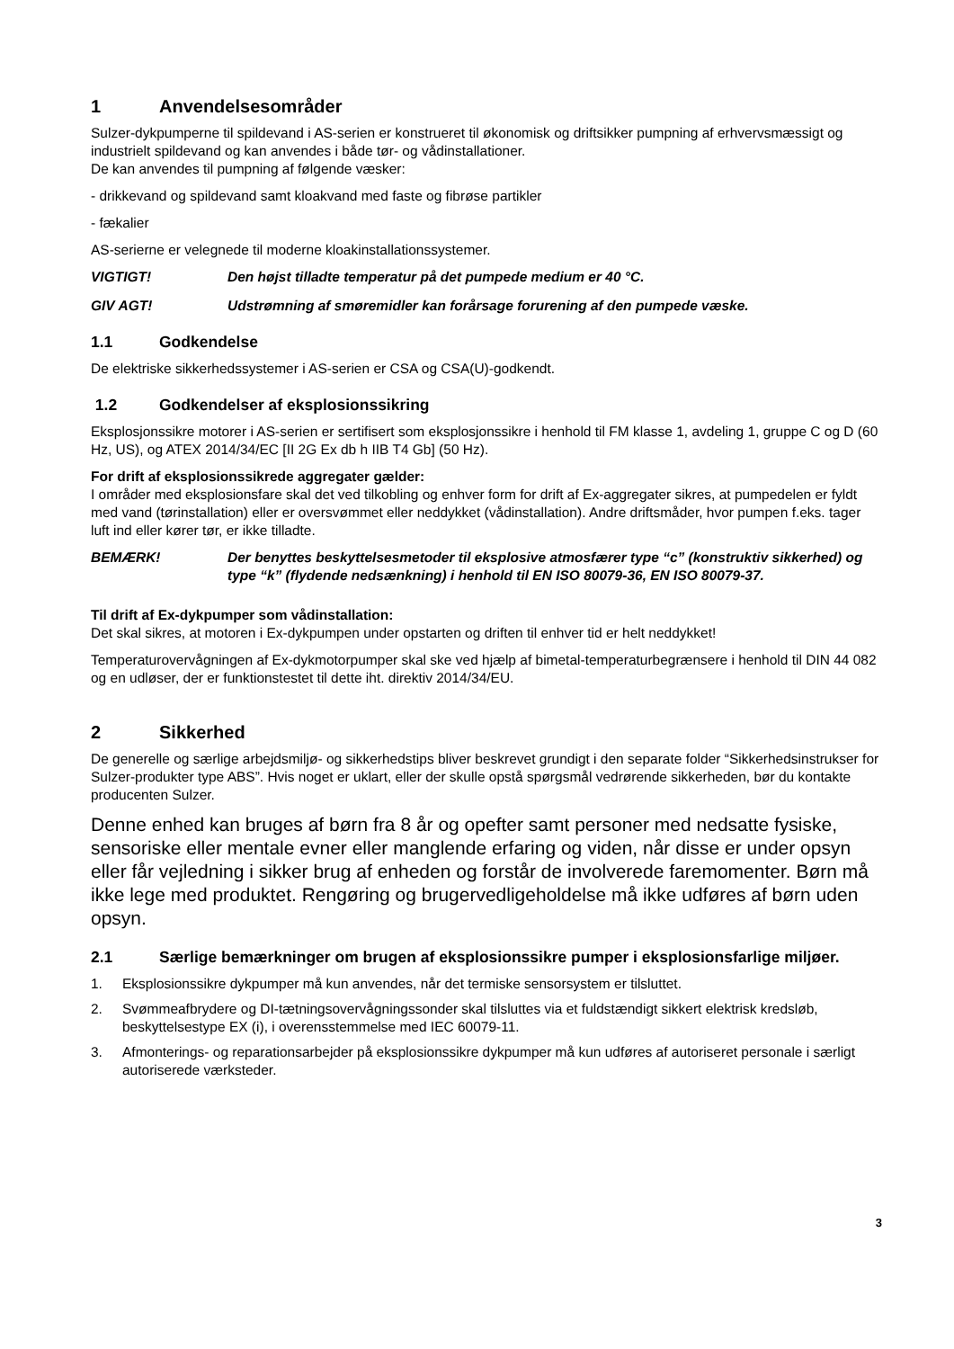1 Anvendelsesområder
Sulzer-dykpumperne til spildevand i AS-serien er konstrueret til økonomisk og driftsikker pumpning af erhvervsmæssigt og industrielt spildevand og kan anvendes i både tør- og vådinstallationer.
De kan anvendes til pumpning af følgende væsker:
- drikkevand og spildevand samt kloakvand med faste og fibrøse partikler
- fækalier
AS-serierne er velegnede til moderne kloakinstallationssystemer.
VIGTIGT! Den højst tilladte temperatur på det pumpede medium er 40 °C.
GIV AGT! Udstrømning af smøremidler kan forårsage forurening af den pumpede væske.
1.1 Godkendelse
De elektriske sikkerhedssystemer i AS-serien er CSA og CSA(U)-godkendt.
1.2 Godkendelser af eksplosionssikring
Eksplosjonssikre motorer i AS-serien er sertifisert som eksplosjonssikre i henhold til FM klasse 1, avdeling 1, gruppe C og D (60 Hz, US), og ATEX 2014/34/EC [II 2G Ex db h IIB T4 Gb] (50 Hz).
For drift af eksplosionssikrede aggregater gælder:
I områder med eksplosionsfare skal det ved tilkobling og enhver form for drift af Ex-aggregater sikres, at pumpedelen er fyldt med vand (tørinstallation) eller er oversvømmet eller neddykket (vådinstallation). Andre driftsmåder, hvor pumpen f.eks. tager luft ind eller kører tør, er ikke tilladte.
BEMÆRK! Der benyttes beskyttelsesmetoder til eksplosive atmosfærer type “c” (konstruktiv sikkerhed) og type “k” (flydende nedsænkning) i henhold til EN ISO 80079-36, EN ISO 80079-37.
Til drift af Ex-dykpumper som vådinstallation:
Det skal sikres, at motoren i Ex-dykpumpen under opstarten og driften til enhver tid er helt neddykket!
Temperaturovervågningen af Ex-dykmotorpumper skal ske ved hjælp af bimetal-temperaturbegrænsere i henhold til DIN 44 082 og en udløser, der er funktionstestet til dette iht. direktiv 2014/34/EU.
2 Sikkerhed
De generelle og særlige arbejdsmiljø- og sikkerhedstips bliver beskrevet grundigt i den separate folder “Sikkerhedsinstrukser for Sulzer-produkter type ABS”. Hvis noget er uklart, eller der skulle opstå spørgsmål vedrørende sikkerheden, bør du kontakte producenten Sulzer.
Denne enhed kan bruges af børn fra 8 år og opefter samt personer med nedsatte fysiske, sensoriske eller mentale evner eller manglende erfaring og viden, når disse er under opsyn eller får vejledning i sikker brug af enheden og forstår de involverede faremomenter. Børn må ikke lege med produktet. Rengøring og brugervedligeholdelse må ikke udføres af børn uden opsyn.
2.1 Særlige bemærkninger om brugen af eksplosionssikre pumper i eksplosionsfarlige miljøer.
1. Eksplosionssikre dykpumper må kun anvendes, når det termiske sensorsystem er tilsluttet.
2. Svømmeafbrydere og DI-tætningsovervågningssonder skal tilsluttes via et fuldstændigt sikkert elektrisk kredsløb, beskyttelsestype EX (i), i overensstemmelse med IEC 60079-11.
3. Afmonterings- og reparationsarbejder på eksplosionssikre dykpumper må kun udføres af autoriseret personale i særligt autoriserede værksteder.
3